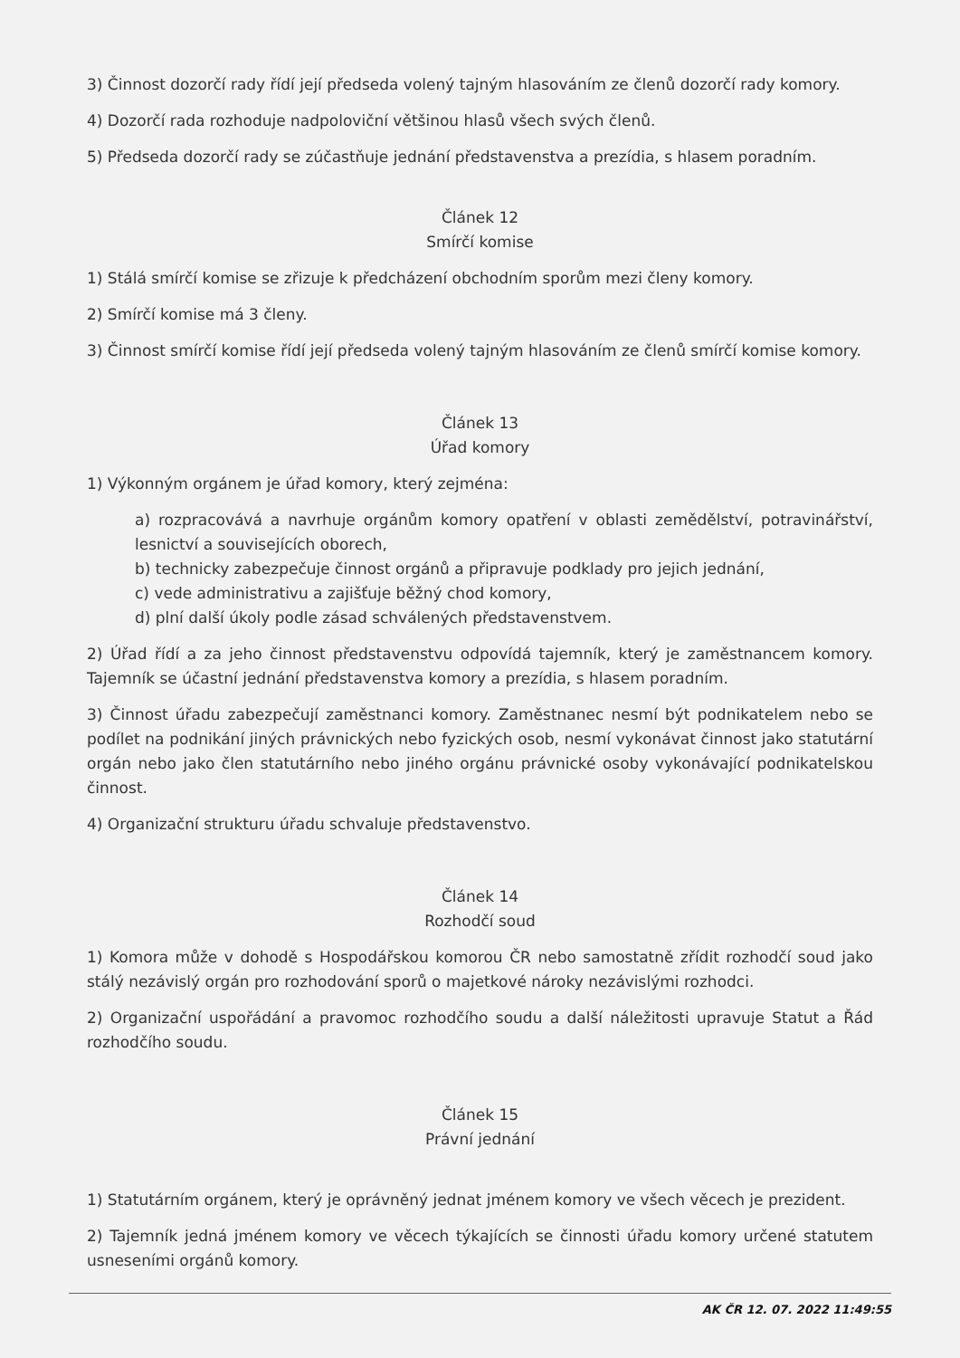3) Činnost dozorčí rady řídí její předseda volený tajným hlasováním ze členů dozorčí rady komory.
4) Dozorčí rada rozhoduje nadpoloviční většinou hlasů všech svých členů.
5) Předseda dozorčí rady se zúčastňuje jednání představenstva a prezídia, s hlasem poradním.
Článek 12
Smírčí komise
1) Stálá smírčí komise se zřizuje k předcházení obchodním sporům mezi členy komory.
2) Smírčí komise má 3 členy.
3) Činnost smírčí komise řídí její předseda volený tajným hlasováním ze členů smírčí komise komory.
Článek 13
Úřad komory
1) Výkonným orgánem je úřad komory, který zejména:
a) rozpracovává a navrhuje orgánům komory opatření v oblasti zemědělství, potravinářství, lesnictví a souvisejících oborech,
b) technicky zabezpečuje činnost orgánů a připravuje podklady pro jejich jednání,
c) vede administrativu a zajišťuje běžný chod komory,
d) plní další úkoly podle zásad schválených představenstvem.
2) Úřad řídí a za jeho činnost představenstvu odpovídá tajemník, který je zaměstnancem komory. Tajemník se účastní jednání představenstva komory a prezídia, s hlasem poradním.
3) Činnost úřadu zabezpečují zaměstnanci komory. Zaměstnanec nesmí být podnikatelem nebo se podílet na podnikání jiných právnických nebo fyzických osob, nesmí vykonávat činnost jako statutární orgán nebo jako člen statutárního nebo jiného orgánu právnické osoby vykonávající podnikatelskou činnost.
4) Organizační strukturu úřadu schvaluje představenstvo.
Článek 14
Rozhodčí soud
1) Komora může v dohodě s Hospodářskou komorou ČR nebo samostatně zřídit rozhodčí soud jako stálý nezávislý orgán pro rozhodování sporů o majetkové nároky nezávislými rozhodci.
2) Organizační uspořádání a pravomoc rozhodčího soudu a další náležitosti upravuje Statut a Řád rozhodčího soudu.
Článek 15
Právní jednání
1) Statutárním orgánem, který je oprávněný jednat jménem komory ve všech věcech je prezident.
2) Tajemník jedná jménem komory ve věcech týkajících se činnosti úřadu komory určené statutem usneseními orgánů komory.
AK ČR 12. 07. 2022 11:49:55